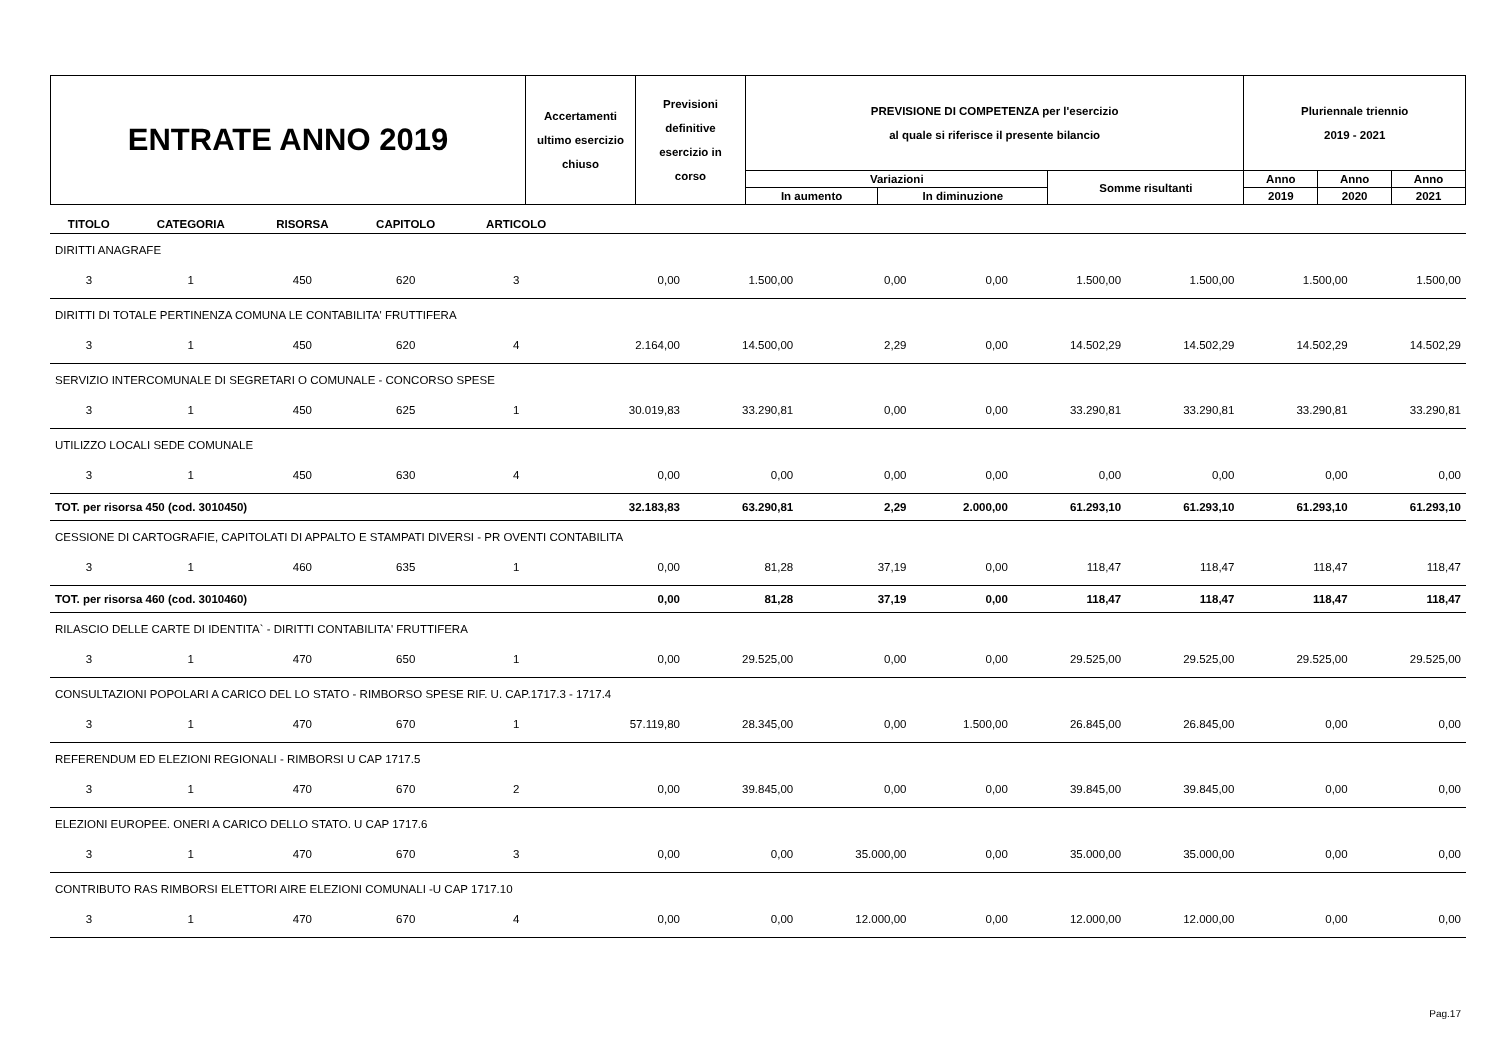| ENTRATE ANNO 2019 | Accertamenti ultimo esercizio chiuso | Previsioni definitive esercizio in corso | PREVISIONE DI COMPETENZA per l'esercizio al quale si riferisce il presente bilancio | | | Pluriennale triennio 2019 - 2021 | | |
| | | | Variazioni | | Somme risultanti | Anno | Anno | Anno |
| | | | In aumento | In diminuzione | | 2019 | 2020 | 2021 |
| TITOLO | CATEGORIA | RISORSA | CAPITOLO | ARTICOLO | | | | | | | | |
| --- | --- | --- | --- | --- | --- | --- | --- | --- | --- | --- | --- | --- |
| DIRITTI ANAGRAFE | | | | | | | | | | | | |
| 3 | 1 | 450 | 620 | 3 | 0,00 | 1.500,00 | 0,00 | 0,00 | 1.500,00 | 1.500,00 | 1.500,00 | 1.500,00 |
| DIRITTI DI TOTALE PERTINENZA COMUNA LE CONTABILITA' FRUTTIFERA | | | | | | | | | | | | |
| 3 | 1 | 450 | 620 | 4 | 2.164,00 | 14.500,00 | 2,29 | 0,00 | 14.502,29 | 14.502,29 | 14.502,29 | 14.502,29 |
| SERVIZIO INTERCOMUNALE DI SEGRETARI O COMUNALE - CONCORSO SPESE | | | | | | | | | | | | |
| 3 | 1 | 450 | 625 | 1 | 30.019,83 | 33.290,81 | 0,00 | 0,00 | 33.290,81 | 33.290,81 | 33.290,81 | 33.290,81 |
| UTILIZZO LOCALI SEDE COMUNALE | | | | | | | | | | | | |
| 3 | 1 | 450 | 630 | 4 | 0,00 | 0,00 | 0,00 | 0,00 | 0,00 | 0,00 | 0,00 | 0,00 |
| TOT. per risorsa 450 (cod. 3010450) | | | | | 32.183,83 | 63.290,81 | 2,29 | 2.000,00 | 61.293,10 | 61.293,10 | 61.293,10 | 61.293,10 |
| CESSIONE DI CARTOGRAFIE, CAPITOLATI DI APPALTO E STAMPATI DIVERSI - PR OVENTI CONTABILITA | | | | | | | | | | | | |
| 3 | 1 | 460 | 635 | 1 | 0,00 | 81,28 | 37,19 | 0,00 | 118,47 | 118,47 | 118,47 | 118,47 |
| TOT. per risorsa 460 (cod. 3010460) | | | | | 0,00 | 81,28 | 37,19 | 0,00 | 118,47 | 118,47 | 118,47 | 118,47 |
| RILASCIO DELLE CARTE DI IDENTITA` - DIRITTI CONTABILITA' FRUTTIFERA | | | | | | | | | | | | |
| 3 | 1 | 470 | 650 | 1 | 0,00 | 29.525,00 | 0,00 | 0,00 | 29.525,00 | 29.525,00 | 29.525,00 | 29.525,00 |
| CONSULTAZIONI POPOLARI A CARICO DEL LO STATO - RIMBORSO SPESE RIF. U. CAP.1717.3 - 1717.4 | | | | | | | | | | | | |
| 3 | 1 | 470 | 670 | 1 | 57.119,80 | 28.345,00 | 0,00 | 1.500,00 | 26.845,00 | 26.845,00 | 0,00 | 0,00 |
| REFERENDUM ED ELEZIONI REGIONALI - RIMBORSI U CAP 1717.5 | | | | | | | | | | | | |
| 3 | 1 | 470 | 670 | 2 | 0,00 | 39.845,00 | 0,00 | 0,00 | 39.845,00 | 39.845,00 | 0,00 | 0,00 |
| ELEZIONI EUROPEE. ONERI A CARICO DELLO STATO. U CAP 1717.6 | | | | | | | | | | | | |
| 3 | 1 | 470 | 670 | 3 | 0,00 | 0,00 | 35.000,00 | 0,00 | 35.000,00 | 35.000,00 | 0,00 | 0,00 |
| CONTRIBUTO RAS RIMBORSI ELETTORI AIRE ELEZIONI COMUNALI -U CAP 1717.10 | | | | | | | | | | | | |
| 3 | 1 | 470 | 670 | 4 | 0,00 | 0,00 | 12.000,00 | 0,00 | 12.000,00 | 12.000,00 | 0,00 | 0,00 |
Pag.17